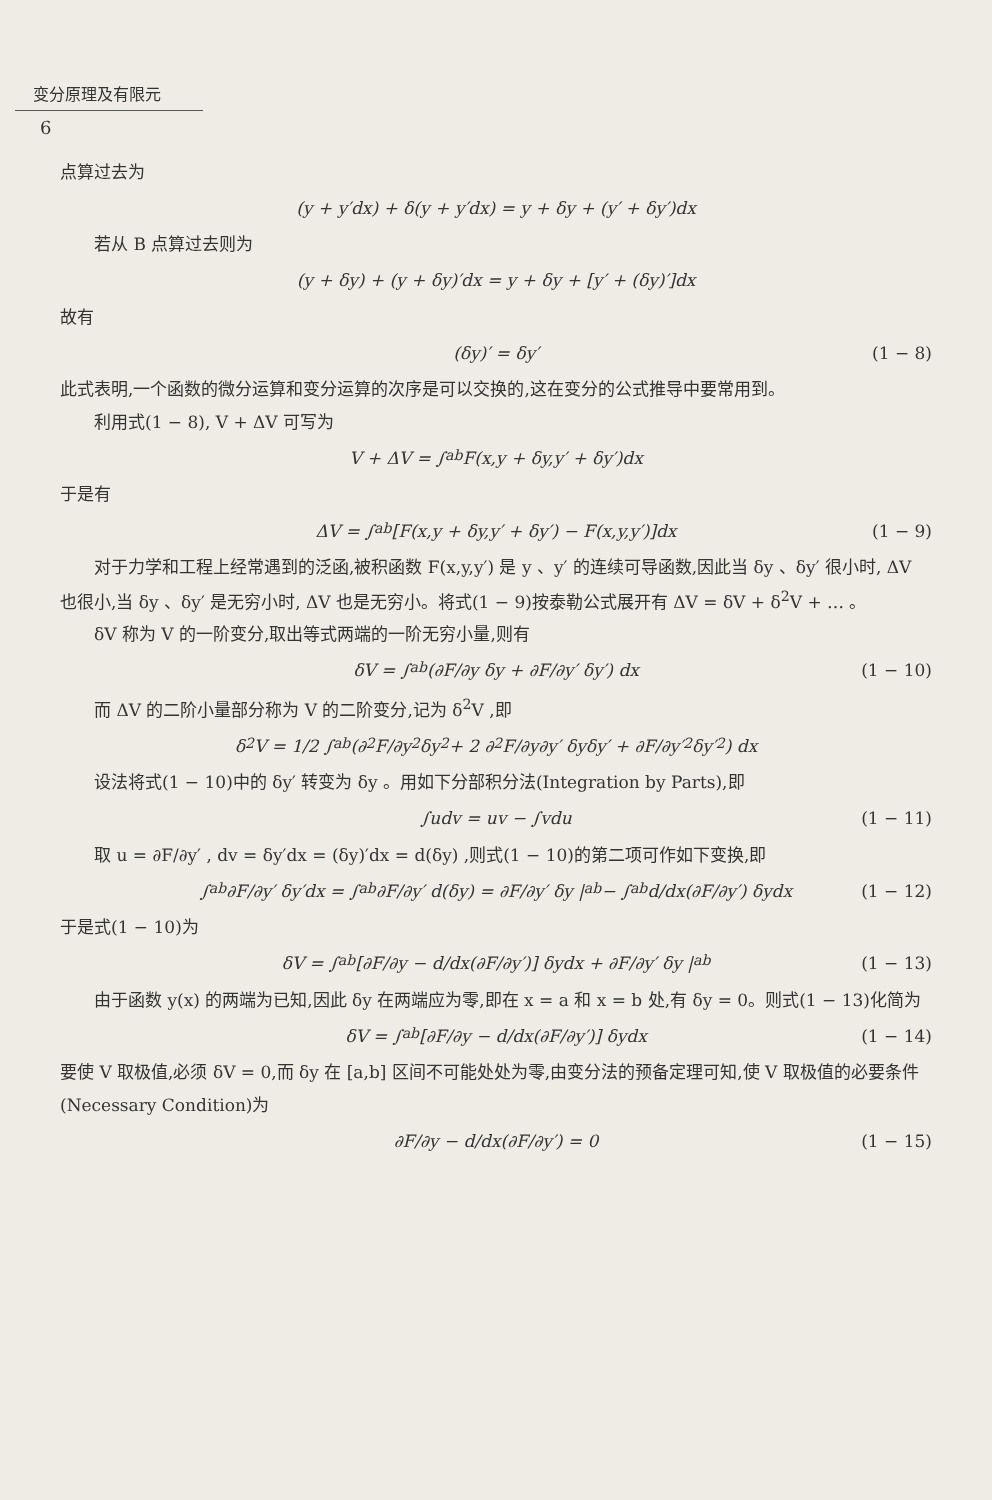变分原理及有限元
6
点算过去为
(y + y′dx) + δ(y + y′dx) = y + δy + (y′ + δy′)dx
若从 B 点算过去则为
(y + δy) + (y + δy)′dx = y + δy + [y′ + (δy)′]dx
故有
(δy)′ = δy′ (1 − 8)
此式表明,一个函数的微分运算和变分运算的次序是可以交换的,这在变分的公式推导中要常用到。
利用式(1 − 8), V + ΔV 可写为
V + ΔV = ∫<sub>a</sub><sup>b</sup> F(x,y + δy,y′ + δy′)dx
于是有
ΔV = ∫<sub>a</sub><sup>b</sup>[F(x,y + δy,y′ + δy′) − F(x,y,y′)]dx (1 − 9)
对于力学和工程上经常遇到的泛函,被积函数 F(x,y,y′) 是 y 、y′ 的连续可导函数,因此当 δy 、δy′ 很小时, ΔV 也很小,当 δy 、δy′ 是无穷小时, ΔV 也是无穷小。将式(1 − 9)按泰勒公式展开有 ΔV = δV + δ<sup>2</sup>V + … 。
δV 称为 V 的一阶变分,取出等式两端的一阶无穷小量,则有
δV = ∫<sub>a</sub><sup>b</sup>(∂F/∂y δy + ∂F/∂y′ δy′) dx (1 − 10)
而 ΔV 的二阶小量部分称为 V 的二阶变分,记为 δ<sup>2</sup>V ,即
δ<sup>2</sup>V = 1/2 ∫<sub>a</sub><sup>b</sup>(∂<sup>2</sup>F/∂y<sup>2</sup> δy<sup>2</sup> + 2 ∂<sup>2</sup>F/∂y∂y′ δyδy′ + ∂F/∂y′<sup>2</sup> δy′<sup>2</sup>) dx
设法将式(1 − 10)中的 δy′ 转变为 δy 。用如下分部积分法(Integration by Parts),即
∫udv = uv − ∫vdu (1 − 11)
取 u = ∂F/∂y′ , dv = δy′dx = (δy)′dx = d(δy) ,则式(1 − 10)的第二项可作如下变换,即
∫<sub>a</sub><sup>b</sup> ∂F/∂y′ δy′dx = ∫<sub>a</sub><sup>b</sup> ∂F/∂y′ d(δy) = ∂F/∂y′ δy |<sub>a</sub><sup>b</sup> − ∫<sub>a</sub><sup>b</sup> d/dx(∂F/∂y′) δydx (1 − 12)
于是式(1 − 10)为
δV = ∫<sub>a</sub><sup>b</sup>[∂F/∂y − d/dx(∂F/∂y′)] δydx + ∂F/∂y′ δy |<sub>a</sub><sup>b</sup> (1 − 13)
由于函数 y(x) 的两端为已知,因此 δy 在两端应为零,即在 x = a 和 x = b 处,有 δy = 0。则式(1 − 13)化简为
δV = ∫<sub>a</sub><sup>b</sup>[∂F/∂y − d/dx(∂F/∂y′)] δydx (1 − 14)
要使 V 取极值,必须 δV = 0,而 δy 在 [a,b] 区间不可能处处为零,由变分法的预备定理可知,使 V 取极值的必要条件(Necessary Condition)为
∂F/∂y − d/dx(∂F/∂y′) = 0 (1 − 15)